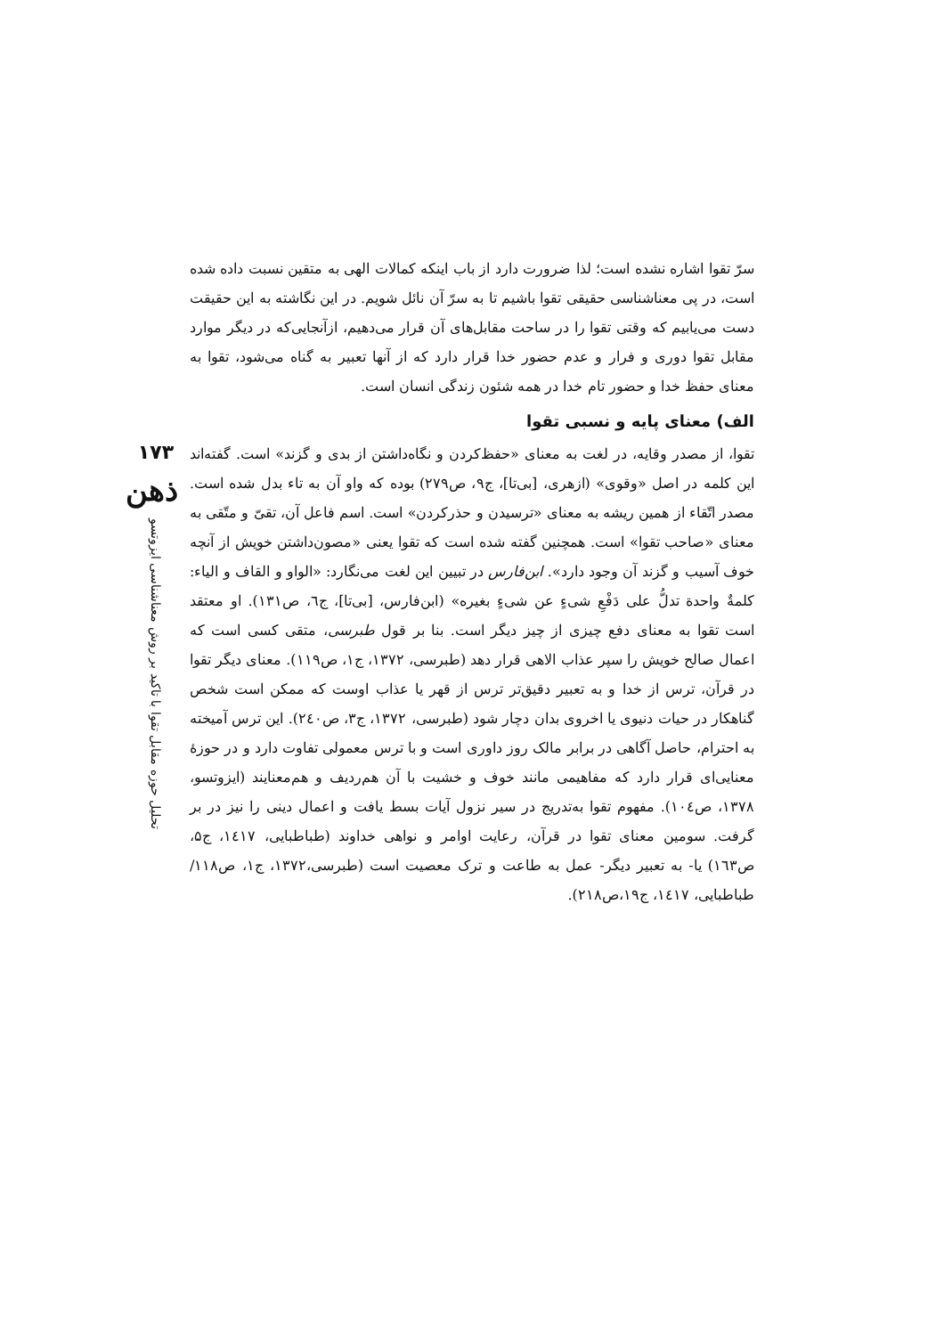۱۷۳
ذهن
تحلیل حوزه مقابل تقوا با تاکید بر روش معناشناسی ایزوتسو
سرّ تقوا اشاره نشده است؛ لذا ضرورت دارد از باب اینکه کمالات الهی به متقین نسبت داده شده است، در پی معناشناسی حقیقی تقوا باشیم تا به سرّ آن نائل شویم. در این نگاشته به این حقیقت دست می‌یابیم که وقتی تقوا را در ساحت مقابل‌های آن قرار می‌دهیم، ازآنجایی‌که در دیگر موارد مقابل تقوا دوری و فرار و عدم حضور خدا قرار دارد که از آنها تعبیر به گناه می‌شود، تقوا به معنای حفظ خدا و حضور تام خدا در همه شئون زندگی انسان است.
الف) معنای پایه و نسبی تقوا
تقوا، از مصدر وقایه، در لغت به معنای «حفظ‌کردن و نگاه‌داشتن از بدی و گزند» است. گفته‌اند این کلمه در اصل «وقوی» (ازهری، [بی‌تا]، ج۹، ص۲۷۹) بوده که واو آن به تاء بدل شده است. مصدر اتّقاء از همین ریشه به معنای «ترسیدن و حذرکردن» است. اسم فاعل آن، تقیّ و متّقی به معنای «صاحب تقوا» است. همچنین گفته شده است که تقوا یعنی «مصون‌داشتن خویش از آنچه خوف آسیب و گزند آن وجود دارد». ابن‌فارس در تبیین این لغت می‌نگارد: «الواو و القاف و الیاء: کلمةٌ واحدة تدلُّ علی دَفْعِ شیءٍ عن شیءٍ بغیره» (ابن‌فارس، [بی‌تا]، ج٦، ص۱۳۱). او معتقد است تقوا به معنای دفع چیزی از چیز دیگر است. بنا بر قول طبرسی، متقی کسی است که اعمال صالح خویش را سپر عذاب الاهی قرار دهد (طبرسی، ۱۳۷۲، ج۱، ص۱۱۹). معنای دیگر تقوا در قرآن، ترس از خدا و به تعبیر دقیق‌تر ترس از قهر یا عذاب اوست که ممکن است شخص گناهکار در حیات دنیوی یا اخروی بدان دچار شود (طبرسی، ۱۳۷۲، ج۳، ص۲٤۰). این ترس آمیخته به احترام، حاصل آگاهی در برابر مالک روز داوری است و با ترس معمولی تفاوت دارد و در حوزهٔ معنایی‌ای قرار دارد که مفاهیمی مانند خوف و خشیت با آن هم‌ردیف و هم‌معنایند (ایزوتسو، ۱۳۷۸، ص۱۰٤). مفهوم تقوا به‌تدریج در سیر نزول آیات بسط یافت و اعمال دینی را نیز در بر گرفت. سومین معنای تقوا در قرآن، رعایت اوامر و نواهی خداوند (طباطبایی، ۱٤۱۷، ج۵، ص۱٦۳) یا- به تعبیر دیگر- عمل به طاعت و ترک معصیت است (طبرسی،۱۳۷۲، ج۱، ص۱۱۸/طباطبایی، ۱٤۱۷، ج۱۹،ص۲۱۸).